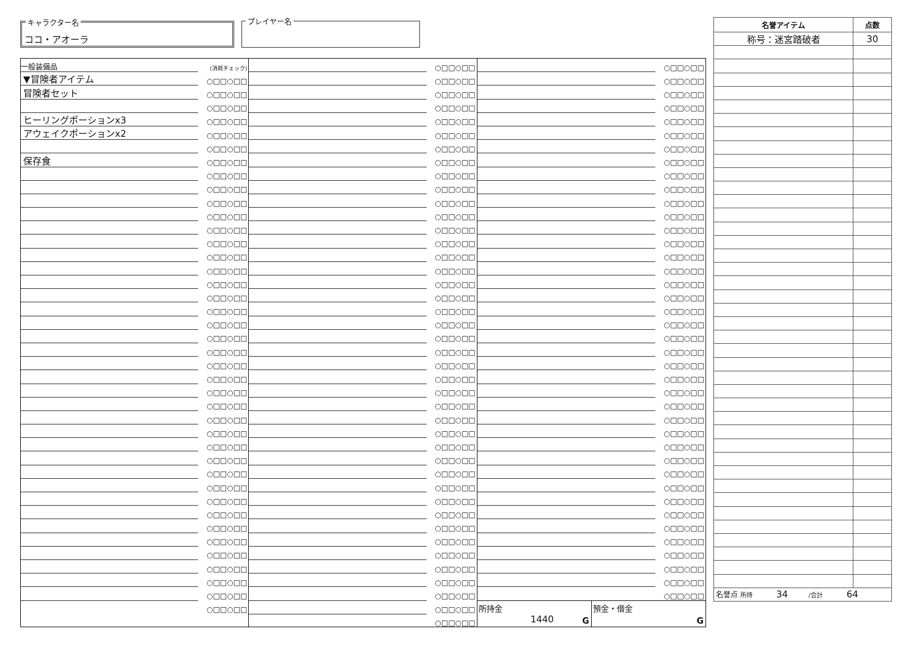キャラクター名
ココ・アオーラ
プレイヤー名
| 一般装備品 | (消耗チェック) |
| ▼冒険者アイテム | ○□□○□□ |
| 冒険者セット | ○□□○□□ |
| | ○□□○□□ |
| ヒーリングポーションx3 | ○□□○□□ |
| アウェイクポーションx2 | ○□□○□□ |
| | ○□□○□□ |
| 保存食 | ○□□○□□ |
| | ○□□○□□ |
| | ○□□○□□ |
| | ○□□○□□ |
| | ○□□○□□ |
| | ○□□○□□ |
| | ○□□○□□ |
| | ○□□○□□ |
| | ○□□○□□ |
| | ○□□○□□ |
| | ○□□○□□ |
| | ○□□○□□ |
| | ○□□○□□ |
| | ○□□○□□ |
| | ○□□○□□ |
| | ○□□○□□ |
| | ○□□○□□ |
| | ○□□○□□ |
| | ○□□○□□ |
| | ○□□○□□ |
| | ○□□○□□ |
| | ○□□○□□ |
| | ○□□○□□ |
| | ○□□○□□ |
| | ○□□○□□ |
| | ○□□○□□ |
| | ○□□○□□ |
| | ○□□○□□ |
| | ○□□○□□ |
| | ○□□○□□ |
| | ○□□○□□ |
| | ○□□○□□ |
| | ○□□○□□ |
| | ○□□○□□ |
| | ○□□○□□ |
| | ○□□○□□ |
| | ○□□○□□ |
| | ○□□○□□ |
| | ○□□○□□ |
| | ○□□○□□ |
| | ○□□○□□ |
| | ○□□○□□ |
| | ○□□○□□ |
| | ○□□○□□ |
| | ○□□○□□ |
| | ○□□○□□ |
| | ○□□○□□ |
| | ○□□○□□ |
| | ○□□○□□ |
| | ○□□○□□ |
| | ○□□○□□ |
| | ○□□○□□ |
| | ○□□○□□ |
| | ○□□○□□ |
| | ○□□○□□ |
| | ○□□○□□ |
| | ○□□○□□ |
| | ○□□○□□ |
| | ○□□○□□ |
| | ○□□○□□ |
| | ○□□○□□ |
| | ○□□○□□ |
| | ○□□○□□ |
| | ○□□○□□ |
| | ○□□○□□ |
| | ○□□○□□ |
| | ○□□○□□ |
| | ○□□○□□ |
| | ○□□○□□ |
| | ○□□○□□ |
| | ○□□○□□ |
| | ○□□○□□ |
| | ○□□○□□ |
| | ○□□○□□ |
| | ○□□○□□ |
| | ○□□○□□ |
| | ○□□○□□ |
| | ○□□○□□ |
| | ○□□○□□ |
| | ○□□○□□ |
| | ○□□○□□ |
| | ○□□○□□ |
| | ○□□○□□ |
| | ○□□○□□ |
| | ○□□○□□ |
| | ○□□○□□ |
| | ○□□○□□ |
| | ○□□○□□ |
| | ○□□○□□ |
| | ○□□○□□ |
| | ○□□○□□ |
| | ○□□○□□ |
| | ○□□○□□ |
| | ○□□○□□ |
| | ○□□○□□ |
| | ○□□○□□ |
| | ○□□○□□ |
| | ○□□○□□ |
| | ○□□○□□ |
| | ○□□○□□ |
| | ○□□○□□ |
| | ○□□○□□ |
| | ○□□○□□ |
| | ○□□○□□ |
| | ○□□○□□ |
| | ○□□○□□ |
| | ○□□○□□ |
| | ○□□○□□ |
| | ○□□○□□ |
| | ○□□○□□ |
| | ○□□○□□ |
| | ○□□○□□ |
| | ○□□○□□ |
| | ○□□○□□ |
| | ○□□○□□ |
| | ○□□○□□ |
所持金
1440
G
預金・借金
G
| 名誉アイテム | 点数 |
| --- | --- |
| 称号：迷宮踏破者 | 30 |
| 名誉点 所持 34 /合計 64 | |